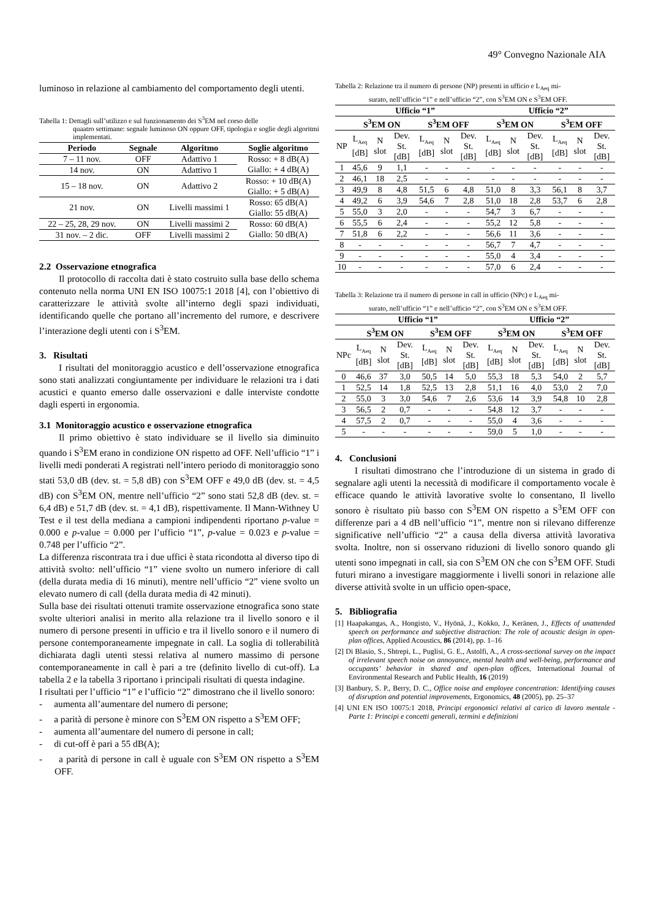49° Convegno Nazionale AIA
luminoso in relazione al cambiamento del comportamento degli utenti.
Tabella 1: Dettagli sull’utilizzo e sul funzionamento dei S<sup>3</sup>EM nel corso delle
quaatro settimane: segnale luminoso ON oppure OFF, tipologia e soglie degli algoritmi implementati.
| Periodo | Segnale | Algoritmo | Soglie algoritmo |
| --- | --- | --- | --- |
| 7 – 11 nov. | OFF | Adattivo 1 | Rosso: + 8 dB(A) Giallo: + 4 dB(A) |
| 14 nov. | ON | Adattivo 1 | |
| 15 – 18 nov. | ON | Adattivo 2 | Rosso: + 10 dB(A) Giallo: + 5 dB(A) |
| 21 nov. | ON | Livelli massimi 1 | Rosso: 65 dB(A) Giallo: 55 dB(A) |
| 22 – 25, 28, 29 nov. | ON | Livelli massimi 2 | Rosso: 60 dB(A) Giallo: 50 dB(A) |
| 31 nov. – 2 dic. | OFF | Livelli massimi 2 | |
2.2 Osservazione etnografica
Il protocollo di raccolta dati è stato costruito sulla base dello schema contenuto nella norma UNI EN ISO 10075:1 2018 [4], con l’obiettivo di caratterizzare le attività svolte all’interno degli spazi individuati, identificando quelle che portano all’incremento del rumore, e descrivere l’interazione degli utenti con i S<sup>3</sup>EM.
3. Risultati
I risultati del monitoraggio acustico e dell’osservazione etnografica sono stati analizzati congiuntamente per individuare le relazioni tra i dati acustici e quanto emerso dalle osservazioni e dalle interviste condotte dagli esperti in ergonomia.
3.1 Monitoraggio acustico e osservazione etnografica
Il primo obiettivo è stato individuare se il livello sia diminuito quando i S<sup>3</sup>EM erano in condizione ON rispetto ad OFF. Nell’ufficio “1” i livelli medi ponderati A registrati nell’intero periodo di monitoraggio sono stati 53,0 dB (dev. st. = 5,8 dB) con S<sup>3</sup>EM OFF e 49,0 dB (dev. st. = 4,5 dB) con S<sup>3</sup>EM ON, mentre nell’ufficio “2” sono stati 52,8 dB (dev. st. = 6,4 dB) e 51,7 dB (dev. st. = 4,1 dB), rispettivamente. Il Mann-Withney U Test e il test della mediana a campioni indipendenti riportano p-value = 0.000 e p-value = 0.000 per l’ufficio “1”, p-value = 0.023 e p-value = 0.748 per l’ufficio “2”.
La differenza riscontrata tra i due uffici è stata ricondotta al diverso tipo di attività svolto: nell’ufficio “1” viene svolto un numero inferiore di call (della durata media di 16 minuti), mentre nell’ufficio “2” viene svolto un elevato numero di call (della durata media di 42 minuti).
Sulla base dei risultati ottenuti tramite osservazione etnografica sono state svolte ulteriori analisi in merito alla relazione tra il livello sonoro e il numero di persone presenti in ufficio e tra il livello sonoro e il numero di persone contemporaneamente impegnate in call. La soglia di tollerabilità dichiarata dagli utenti stessi relativa al numero massimo di persone contemporaneamente in call è pari a tre (definito livello di cut-off). La tabella 2 e la tabella 3 riportano i principali risultati di questa indagine.
I risultati per l’ufficio “1” e l’ufficio “2” dimostrano che il livello sonoro:
- aumenta all’aumentare del numero di persone;
- a parità di persone è minore con S<sup>3</sup>EM ON rispetto a S<sup>3</sup>EM OFF;
- aumenta all’aumentare del numero di persone in call;
- di cut-off è pari a 55 dB(A);
- a parità di persone in call è uguale con S<sup>3</sup>EM ON rispetto a S<sup>3</sup>EM OFF.
Tabella 2: Relazione tra il numero di persone (NP) presenti in ufficio e L<sub>Aeq</sub> mi-
surato, nell’ufficio “1” e nell’ufficio “2”, con S<sup>3</sup>EM ON e S<sup>3</sup>EM OFF.
| | Ufficio “1” | | | | | | Ufficio “2” | | | | | |
| --- | --- | --- | --- | --- | --- | --- | --- | --- | --- | --- | --- | --- |
| | S<sup>3</sup>EM ON | | | S<sup>3</sup>EM OFF | | | S<sup>3</sup>EM ON | | | S<sup>3</sup>EM OFF | | |
| NP | L<sub>Aeq</sub> [dB] | N slot | Dev. St. [dB] | L<sub>Aeq</sub> [dB] | N slot | Dev. St. [dB] | L<sub>Aeq</sub> [dB] | N slot | Dev. St. [dB] | L<sub>Aeq</sub> [dB] | N slot | Dev. St. [dB] |
| 1 | 45,6 | 9 | 1,1 | - | - | - | - | - | - | - | - | - |
| 2 | 46,1 | 18 | 2,5 | - | - | - | - | - | - | - | - | - |
| 3 | 49,9 | 8 | 4,8 | 51,5 | 6 | 4,8 | 51,0 | 8 | 3,3 | 56,1 | 8 | 3,7 |
| 4 | 49,2 | 6 | 3,9 | 54,6 | 7 | 2,8 | 51,0 | 18 | 2,8 | 53,7 | 6 | 2,8 |
| 5 | 55,0 | 3 | 2,0 | - | - | - | 54,7 | 3 | 6,7 | - | - | - |
| 6 | 55,5 | 6 | 2,4 | - | - | - | 55,2 | 12 | 5,8 | - | - | - |
| 7 | 51,8 | 6 | 2,2 | - | - | - | 56,6 | 11 | 3,6 | - | - | - |
| 8 | - | - | - | - | - | - | 56,7 | 7 | 4,7 | - | - | - |
| 9 | - | - | - | - | - | - | 55,0 | 4 | 3,4 | - | - | - |
| 10 | - | - | - | - | - | - | 57,0 | 6 | 2,4 | - | - | - |
Tabella 3: Relazione tra il numero di persone in call in ufficio (NPc) e L<sub>Aeq</sub> mi-
surato, nell’ufficio “1” e nell’ufficio “2”, con S<sup>3</sup>EM ON e S<sup>3</sup>EM OFF.
| | Ufficio “1” | | | | | | Ufficio “2” | | | | | |
| --- | --- | --- | --- | --- | --- | --- | --- | --- | --- | --- | --- | --- |
| | S<sup>3</sup>EM ON | | | S<sup>3</sup>EM OFF | | | S<sup>3</sup>EM ON | | | S<sup>3</sup>EM OFF | | |
| NPc | L<sub>Aeq</sub> [dB] | N slot | Dev. St. [dB] | L<sub>Aeq</sub> [dB] | N slot | Dev. St. [dB] | L<sub>Aeq</sub> [dB] | N slot | Dev. St. [dB] | L<sub>Aeq</sub> [dB] | N slot | Dev. St. [dB] |
| 0 | 46,6 | 37 | 3,0 | 50,5 | 14 | 5,0 | 55,3 | 18 | 5,3 | 54,0 | 2 | 5,7 |
| 1 | 52,5 | 14 | 1,8 | 52,5 | 13 | 2,8 | 51,1 | 16 | 4,0 | 53,0 | 2 | 7,0 |
| 2 | 55,0 | 3 | 3,0 | 54,6 | 7 | 2,6 | 53,6 | 14 | 3,9 | 54,8 | 10 | 2,8 |
| 3 | 56,5 | 2 | 0,7 | - | - | - | 54,8 | 12 | 3,7 | - | - | - |
| 4 | 57,5 | 2 | 0,7 | - | - | - | 55,0 | 4 | 3,6 | - | - | - |
| 5 | - | - | - | - | - | - | 59,0 | 5 | 1,0 | - | - | - |
4. Conclusioni
I risultati dimostrano che l’introduzione di un sistema in grado di segnalare agli utenti la necessità di modificare il comportamento vocale è efficace quando le attività lavorative svolte lo consentano, Il livello sonoro è risultato più basso con S<sup>3</sup>EM ON rispetto a S<sup>3</sup>EM OFF con differenze pari a 4 dB nell’ufficio “1”, mentre non si rilevano differenze significative nell’ufficio “2” a causa della diversa attività lavorativa svolta. Inoltre, non si osservano riduzioni di livello sonoro quando gli utenti sono impegnati in call, sia con S<sup>3</sup>EM ON che con S<sup>3</sup>EM OFF. Studi futuri mirano a investigare maggiormente i livelli sonori in relazione alle diverse attività svolte in un ufficio open-space,
5. Bibliografia
[1] Haapakangas, A., Hongisto, V., Hyönä, J., Kokko, J., Keränen, J., Effects of unattended speech on performance and subjective distraction: The role of acoustic design in open-plan offices, Applied Acoustics, 86 (2014), pp. 1–16
[2] Di Blasio, S., Shtrepi, L., Puglisi, G. E., Astolfi, A., A cross-sectional survey on the impact of irrelevant speech noise on annoyance, mental health and well-being, performance and occupants’ behavior in shared and open-plan offices, International Journal of Environmental Research and Public Health, 16 (2019)
[3] Banbury, S. P., Berry, D. C., Office noise and employee concentration: Identifying causes of disruption and potential improvements, Ergonomics, 48 (2005), pp. 25–37
[4] UNI EN ISO 10075:1 2018, Principi ergonomici relativi al carico di lavoro mentale - Parte 1: Principi e concetti generali, termini e definizioni